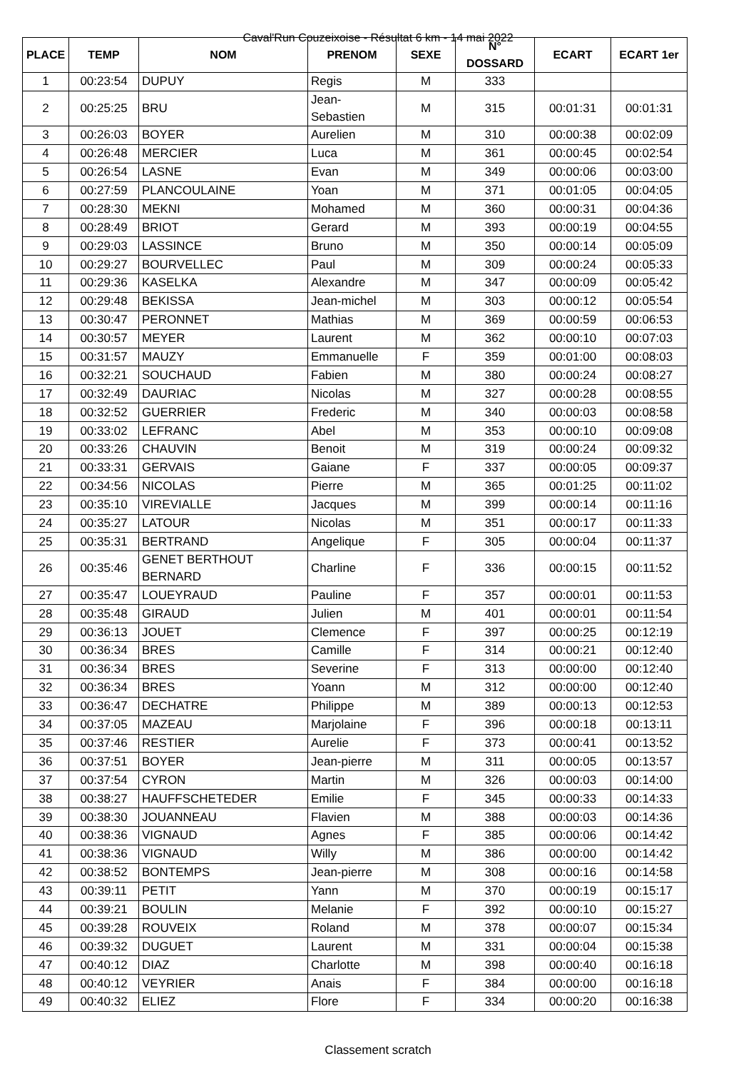Caval'Run Couzeixoise - Résultat 6 km - 14 mai 2022
| PLACE | TEMP | NOM | PRENOM | SEXE | N° DOSSARD | ECART | ECART 1er |
| --- | --- | --- | --- | --- | --- | --- | --- |
| 1 | 00:23:54 | DUPUY | Regis | M | 333 | | |
| 2 | 00:25:25 | BRU | Jean-Sebastien | M | 315 | 00:01:31 | 00:01:31 |
| 3 | 00:26:03 | BOYER | Aurelien | M | 310 | 00:00:38 | 00:02:09 |
| 4 | 00:26:48 | MERCIER | Luca | M | 361 | 00:00:45 | 00:02:54 |
| 5 | 00:26:54 | LASNE | Evan | M | 349 | 00:00:06 | 00:03:00 |
| 6 | 00:27:59 | PLANCOULAINE | Yoan | M | 371 | 00:01:05 | 00:04:05 |
| 7 | 00:28:30 | MEKNI | Mohamed | M | 360 | 00:00:31 | 00:04:36 |
| 8 | 00:28:49 | BRIOT | Gerard | M | 393 | 00:00:19 | 00:04:55 |
| 9 | 00:29:03 | LASSINCE | Bruno | M | 350 | 00:00:14 | 00:05:09 |
| 10 | 00:29:27 | BOURVELLEC | Paul | M | 309 | 00:00:24 | 00:05:33 |
| 11 | 00:29:36 | KASELKA | Alexandre | M | 347 | 00:00:09 | 00:05:42 |
| 12 | 00:29:48 | BEKISSA | Jean-michel | M | 303 | 00:00:12 | 00:05:54 |
| 13 | 00:30:47 | PERONNET | Mathias | M | 369 | 00:00:59 | 00:06:53 |
| 14 | 00:30:57 | MEYER | Laurent | M | 362 | 00:00:10 | 00:07:03 |
| 15 | 00:31:57 | MAUZY | Emmanuelle | F | 359 | 00:01:00 | 00:08:03 |
| 16 | 00:32:21 | SOUCHAUD | Fabien | M | 380 | 00:00:24 | 00:08:27 |
| 17 | 00:32:49 | DAURIAC | Nicolas | M | 327 | 00:00:28 | 00:08:55 |
| 18 | 00:32:52 | GUERRIER | Frederic | M | 340 | 00:00:03 | 00:08:58 |
| 19 | 00:33:02 | LEFRANC | Abel | M | 353 | 00:00:10 | 00:09:08 |
| 20 | 00:33:26 | CHAUVIN | Benoit | M | 319 | 00:00:24 | 00:09:32 |
| 21 | 00:33:31 | GERVAIS | Gaiane | F | 337 | 00:00:05 | 00:09:37 |
| 22 | 00:34:56 | NICOLAS | Pierre | M | 365 | 00:01:25 | 00:11:02 |
| 23 | 00:35:10 | VIREVIALLE | Jacques | M | 399 | 00:00:14 | 00:11:16 |
| 24 | 00:35:27 | LATOUR | Nicolas | M | 351 | 00:00:17 | 00:11:33 |
| 25 | 00:35:31 | BERTRAND | Angelique | F | 305 | 00:00:04 | 00:11:37 |
| 26 | 00:35:46 | GENET BERTHOUT BERNARD | Charline | F | 336 | 00:00:15 | 00:11:52 |
| 27 | 00:35:47 | LOUEYRAUD | Pauline | F | 357 | 00:00:01 | 00:11:53 |
| 28 | 00:35:48 | GIRAUD | Julien | M | 401 | 00:00:01 | 00:11:54 |
| 29 | 00:36:13 | JOUET | Clemence | F | 397 | 00:00:25 | 00:12:19 |
| 30 | 00:36:34 | BRES | Camille | F | 314 | 00:00:21 | 00:12:40 |
| 31 | 00:36:34 | BRES | Severine | F | 313 | 00:00:00 | 00:12:40 |
| 32 | 00:36:34 | BRES | Yoann | M | 312 | 00:00:00 | 00:12:40 |
| 33 | 00:36:47 | DECHATRE | Philippe | M | 389 | 00:00:13 | 00:12:53 |
| 34 | 00:37:05 | MAZEAU | Marjolaine | F | 396 | 00:00:18 | 00:13:11 |
| 35 | 00:37:46 | RESTIER | Aurelie | F | 373 | 00:00:41 | 00:13:52 |
| 36 | 00:37:51 | BOYER | Jean-pierre | M | 311 | 00:00:05 | 00:13:57 |
| 37 | 00:37:54 | CYRON | Martin | M | 326 | 00:00:03 | 00:14:00 |
| 38 | 00:38:27 | HAUFFSCHETEDER | Emilie | F | 345 | 00:00:33 | 00:14:33 |
| 39 | 00:38:30 | JOUANNEAU | Flavien | M | 388 | 00:00:03 | 00:14:36 |
| 40 | 00:38:36 | VIGNAUD | Agnes | F | 385 | 00:00:06 | 00:14:42 |
| 41 | 00:38:36 | VIGNAUD | Willy | M | 386 | 00:00:00 | 00:14:42 |
| 42 | 00:38:52 | BONTEMPS | Jean-pierre | M | 308 | 00:00:16 | 00:14:58 |
| 43 | 00:39:11 | PETIT | Yann | M | 370 | 00:00:19 | 00:15:17 |
| 44 | 00:39:21 | BOULIN | Melanie | F | 392 | 00:00:10 | 00:15:27 |
| 45 | 00:39:28 | ROUVEIX | Roland | M | 378 | 00:00:07 | 00:15:34 |
| 46 | 00:39:32 | DUGUET | Laurent | M | 331 | 00:00:04 | 00:15:38 |
| 47 | 00:40:12 | DIAZ | Charlotte | M | 398 | 00:00:40 | 00:16:18 |
| 48 | 00:40:12 | VEYRIER | Anais | F | 384 | 00:00:00 | 00:16:18 |
| 49 | 00:40:32 | ELIEZ | Flore | F | 334 | 00:00:20 | 00:16:38 |
Classement scratch